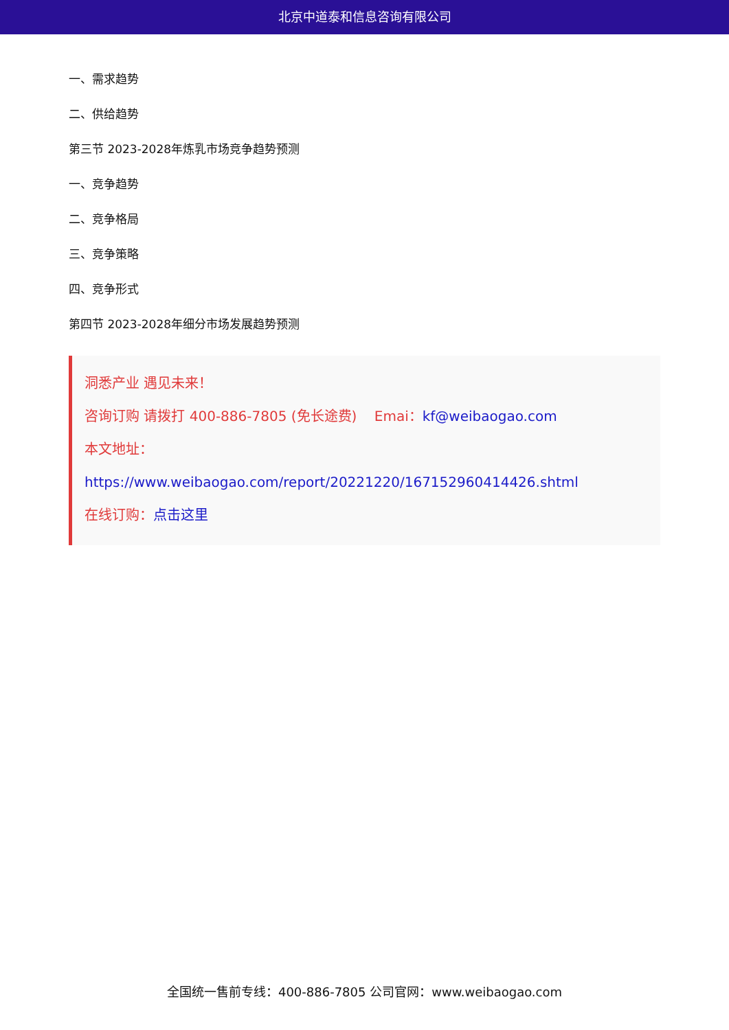北京中道泰和信息咨询有限公司
一、需求趋势
二、供给趋势
第三节 2023-2028年炼乳市场竞争趋势预测
一、竞争趋势
二、竞争格局
三、竞争策略
四、竞争形式
第四节 2023-2028年细分市场发展趋势预测
洞悉产业 遇见未来！
咨询订购 请拨打 400-886-7805 (免长途费) Emai：kf@weibaogao.com
本文地址：
https://www.weibaogao.com/report/20221220/167152960414426.shtml
在线订购：点击这里
全国统一售前专线：400-886-7805 公司官网：www.weibaogao.com